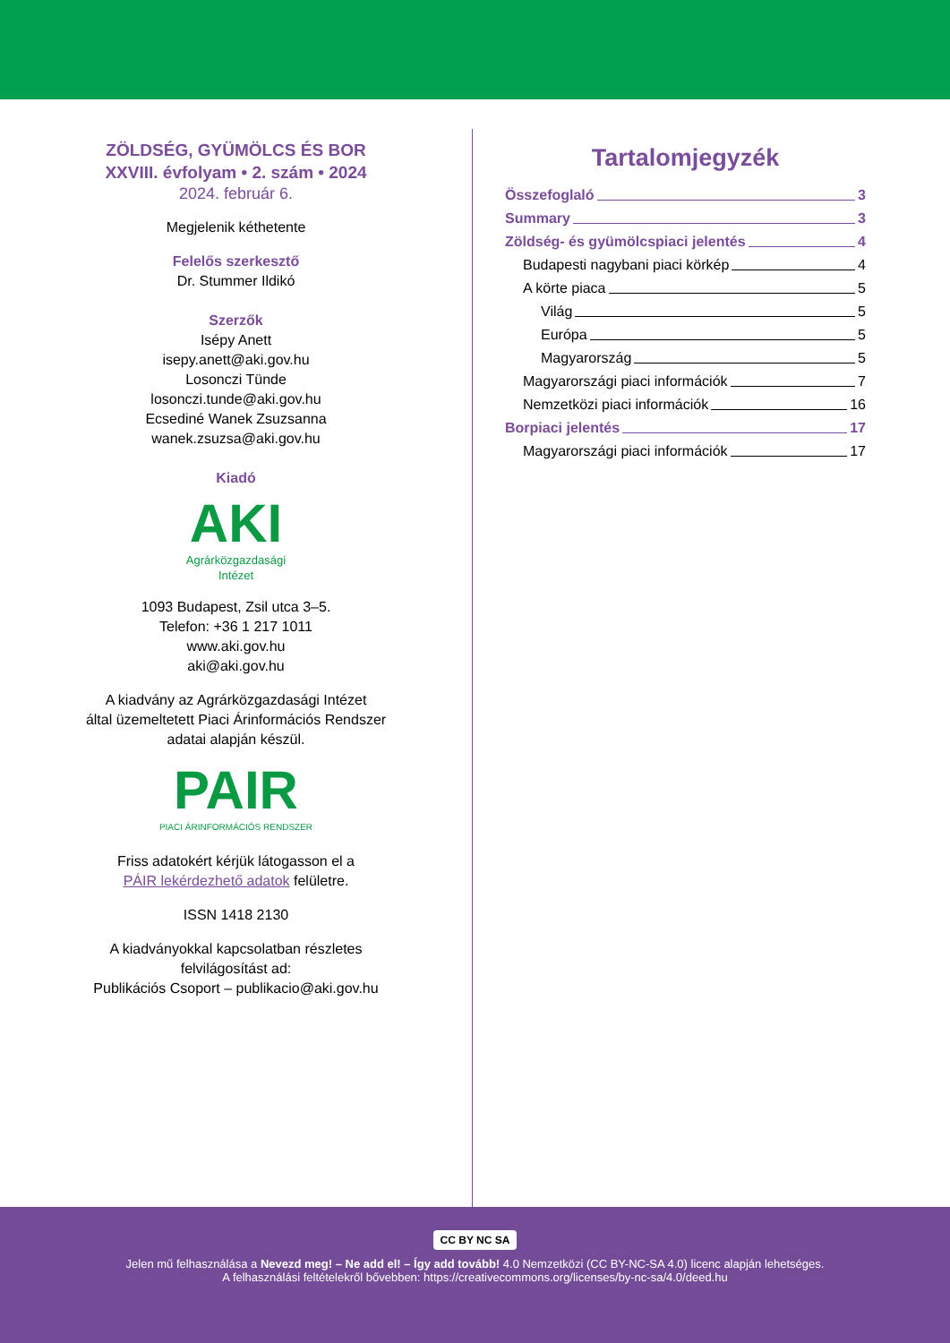ZÖLDSÉG, GYÜMÖLCS ÉS BOR
XXVIII. évfolyam • 2. szám • 2024
2024. február 6.
Megjelenik kéthetente
Felelős szerkesztő
Dr. Stummer Ildikó
Szerzők
Isépy Anett
isepy.anett@aki.gov.hu
Losonczi Tünde
losonczi.tunde@aki.gov.hu
Ecsediné Wanek Zsuzsanna
wanek.zsuzsa@aki.gov.hu
Kiadó
AKI
Agrárközgazdasági Intézet
1093 Budapest, Zsil utca 3–5.
Telefon: +36 1 217 1011
www.aki.gov.hu
aki@aki.gov.hu
A kiadvány az Agrárközgazdasági Intézet
által üzemeltetett Piaci Árinformációs Rendszer
adatai alapján készül.
PAIR
PIACI ÁRINFORMÁCIÓS RENDSZER
Friss adatokért kérjük látogasson el a
PÁIR lekérdezhető adatok felületre.
ISSN 1418 2130
A kiadványokkal kapcsolatban részletes
felvilágosítást ad:
Publikációs Csoport – publikacio@aki.gov.hu
Tartalomjegyzék
Összefoglaló 3
Summary 3
Zöldség- és gyümölcspiaci jelentés 4
Budapesti nagybani piaci körkép 4
A körte piaca 5
Világ 5
Európa 5
Magyarország 5
Magyarországi piaci információk 7
Nemzetközi piaci információk 16
Borpiaci jelentés 17
Magyarországi piaci információk 17
CC BY NC SA
Jelen mű felhasználása a Nevezd meg! – Ne add el! – Így add tovább! 4.0 Nemzetközi (CC BY-NC-SA 4.0) licenc alapján lehetséges.
A felhasználási feltételekről bővebben: https://creativecommons.org/licenses/by-nc-sa/4.0/deed.hu